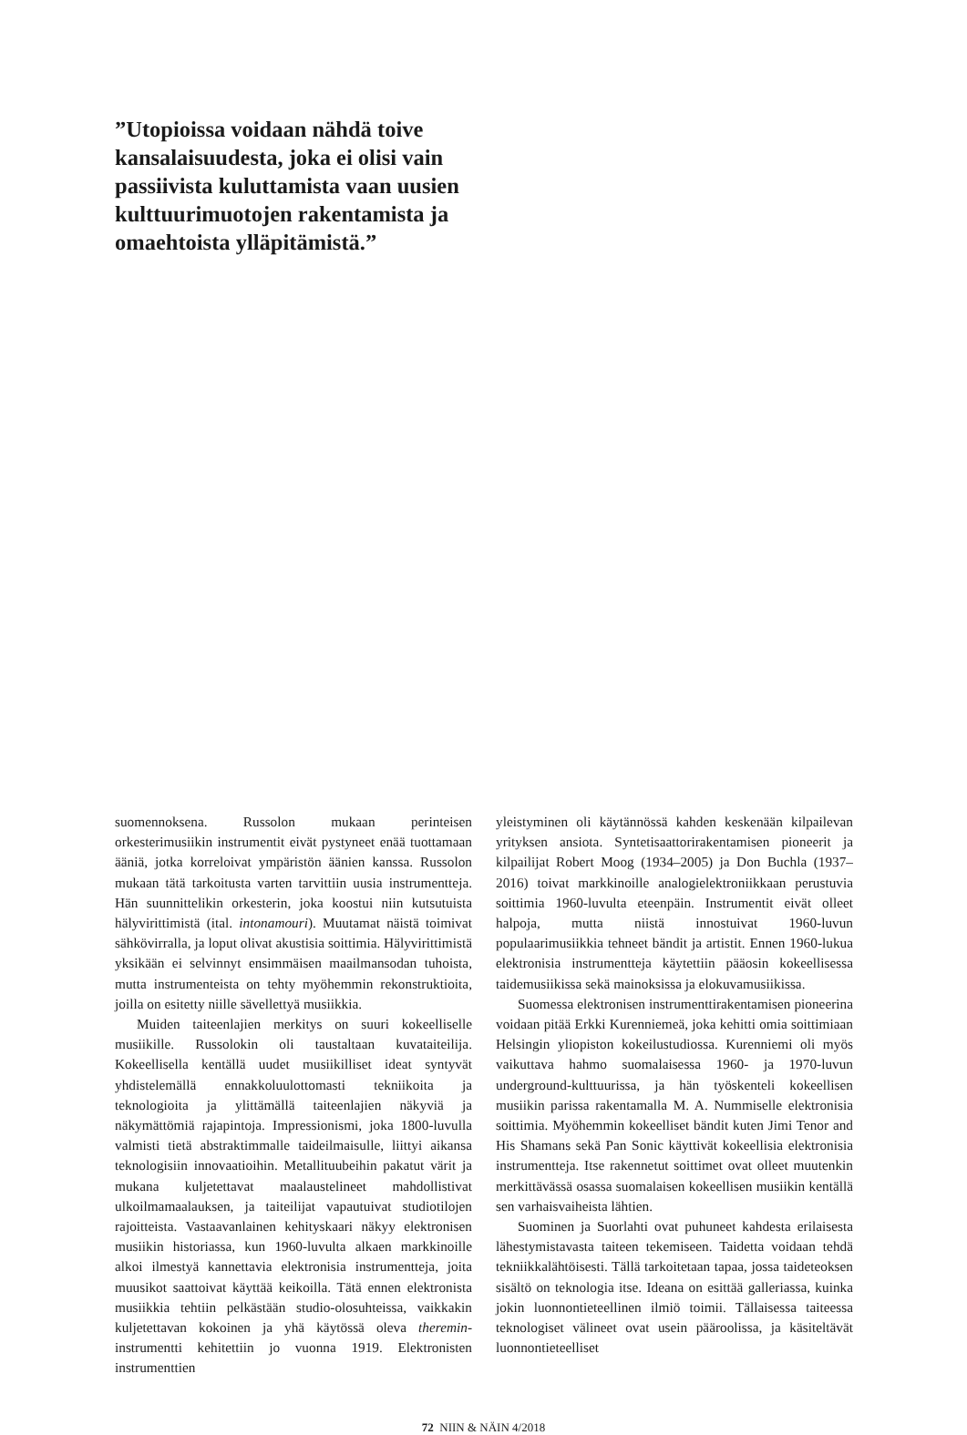”Utopioissa voidaan nähdä toive kansalaisuudesta, joka ei olisi vain passiivista kuluttamista vaan uusien kulttuurimuotojen rakentamista ja omaehtoista ylläpitämistä.”
suomennoksena. Russolon mukaan perinteisen orkesterimusiikin instrumentit eivät pystyneet enää tuottamaan ääniä, jotka korreloivat ympäristön äänien kanssa. Russolon mukaan tätä tarkoitusta varten tarvittiin uusia instrumentteja. Hän suunnittelikin orkesterin, joka koostui niin kutsutuista hälyvirittimistä (ital. intonamouri). Muutamat näistä toimivat sähkövirralla, ja loput olivat akustisia soittimia. Hälyvirittimistä yksikään ei selvinnyt ensimmäisen maailmansodan tuhoista, mutta instrumenteista on tehty myöhemmin rekonstruktioita, joilla on esitetty niille sävellettyä musiikkia.
Muiden taiteenlajien merkitys on suuri kokeelliselle musiikille. Russolokin oli taustaltaan kuvataiteilija. Kokeellisella kentällä uudet musiikilliset ideat syntyvät yhdistelemällä ennakkoluulottomasti tekniikoita ja teknologioita ja ylittämällä taiteenlajien näkyviä ja näkymättömiä rajapintoja. Impressionismi, joka 1800-luvulla valmisti tietä abstraktimmalle taideilmaisulle, liittyi aikansa teknologisiin innovaatioihin. Metallituubeihin pakatut värit ja mukana kuljetettavat maalaustelineet mahdollistivat ulkoilmamaalauksen, ja taiteilijat vapautuivat studiotilojen rajoitteista. Vastaavanlainen kehityskaari näkyy elektronisen musiikin historiassa, kun 1960-luvulta alkaen markkinoille alkoi ilmestyä kannettavia elektronisia instrumentteja, joita muusikot saattoivat käyttää keikoilla. Tätä ennen elektronista musiikkia tehtiin pelkästään studio-olosuhteissa, vaikkakin kuljetettavan kokoinen ja yhä käytössä oleva theremin-instrumentti kehitettiin jo vuonna 1919. Elektronisten instrumenttien
yleistyminen oli käytännössä kahden keskenään kilpailevan yrityksen ansiota. Syntetisaattorirakentamisen pioneerit ja kilpailijat Robert Moog (1934–2005) ja Don Buchla (1937–2016) toivat markkinoille analogielektroniikkaan perustuvia soittimia 1960-luvulta eteenpäin. Instrumentit eivät olleet halpoja, mutta niistä innostuivat 1960-luvun populaarimusiikkia tehneet bändit ja artistit. Ennen 1960-lukua elektronisia instrumentteja käytettiin pääosin kokeellisessa taidemusiikissa sekä mainoksissa ja elokuvamusiikissa.
Suomessa elektronisen instrumenttirakentamisen pioneerina voidaan pitää Erkki Kurenniemeä, joka kehitti omia soittimiaan Helsingin yliopiston kokeilustudiossa. Kurenniemi oli myös vaikuttava hahmo suomalaisessa 1960- ja 1970-luvun underground-kulttuurissa, ja hän työskenteli kokeellisen musiikin parissa rakentamalla M. A. Nummiselle elektronisia soittimia. Myöhemmin kokeelliset bändit kuten Jimi Tenor and His Shamans sekä Pan Sonic käyttivät kokeellisia elektronisia instrumentteja. Itse rakennetut soittimet ovat olleet muutenkin merkittävässä osassa suomalaisen kokeellisen musiikin kentällä sen varhaisvaiheista lähtien.
Suominen ja Suorlahti ovat puhuneet kahdesta erilaisesta lähestymistavasta taiteen tekemiseen. Taidetta voidaan tehdä tekniikkalähtöisesti. Tällä tarkoitetaan tapaa, jossa taideteoksen sisältö on teknologia itse. Ideana on esittää galleriassa, kuinka jokin luonnontieteellinen ilmiö toimii. Tällaisessa taiteessa teknologiset välineet ovat usein pääroolissa, ja käsiteltävät luonnontieteelliset
72 NIIN & NÄIN 4/2018